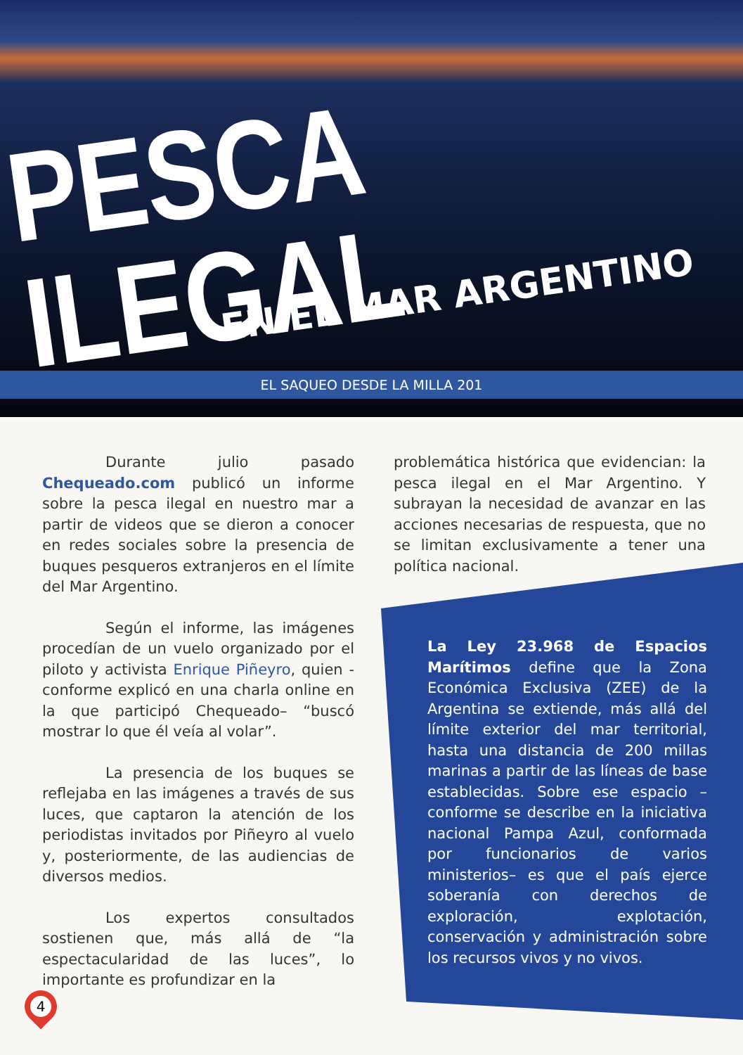PESCA ILEGAL
EN EL MAR ARGENTINO
EL SAQUEO DESDE LA MILLA 201
Durante julio pasado Chequeado.com publicó un informe sobre la pesca ilegal en nuestro mar a partir de videos que se dieron a conocer en redes sociales sobre la presencia de buques pesqueros extranjeros en el límite del Mar Argentino.
Según el informe, las imágenes procedían de un vuelo organizado por el piloto y activista Enrique Piñeyro, quien -conforme explicó en una charla online en la que participó Chequeado– “buscó mostrar lo que él veía al volar”.
La presencia de los buques se reflejaba en las imágenes a través de sus luces, que captaron la atención de los periodistas invitados por Piñeyro al vuelo y, posteriormente, de las audiencias de diversos medios.
Los expertos consultados sostienen que, más allá de “la espectacularidad de las luces”, lo importante es profundizar en la
problemática histórica que evidencian: la pesca ilegal en el Mar Argentino. Y subrayan la necesidad de avanzar en las acciones necesarias de respuesta, que no se limitan exclusivamente a tener una política nacional.
La Ley 23.968 de Espacios Marítimos define que la Zona Económica Exclusiva (ZEE) de la Argentina se extiende, más allá del límite exterior del mar territorial, hasta una distancia de 200 millas marinas a partir de las líneas de base establecidas. Sobre ese espacio –conforme se describe en la iniciativa nacional Pampa Azul, conformada por funcionarios de varios ministerios– es que el país ejerce soberanía con derechos de exploración, explotación, conservación y administración sobre los recursos vivos y no vivos.
4